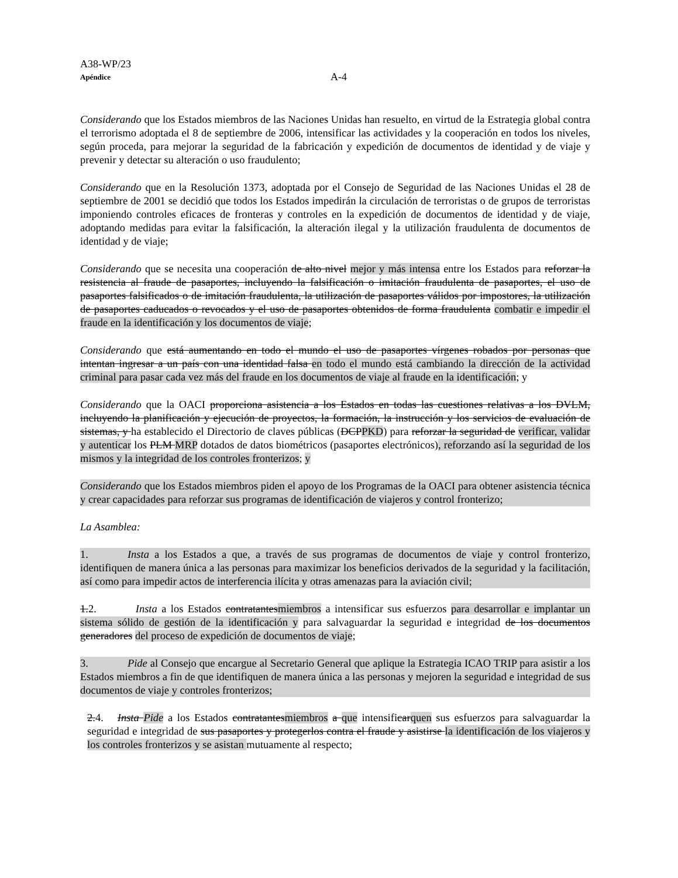A38-WP/23
Apéndice A-4
Considerando que los Estados miembros de las Naciones Unidas han resuelto, en virtud de la Estrategia global contra el terrorismo adoptada el 8 de septiembre de 2006, intensificar las actividades y la cooperación en todos los niveles, según proceda, para mejorar la seguridad de la fabricación y expedición de documentos de identidad y de viaje y prevenir y detectar su alteración o uso fraudulento;
Considerando que en la Resolución 1373, adoptada por el Consejo de Seguridad de las Naciones Unidas el 28 de septiembre de 2001 se decidió que todos los Estados impedirán la circulación de terroristas o de grupos de terroristas imponiendo controles eficaces de fronteras y controles en la expedición de documentos de identidad y de viaje, adoptando medidas para evitar la falsificación, la alteración ilegal y la utilización fraudulenta de documentos de identidad y de viaje;
Considerando que se necesita una cooperación de alto nivel mejor y más intensa entre los Estados para reforzar la resistencia al fraude de pasaportes, incluyendo la falsificación o imitación fraudulenta de pasaportes, el uso de pasaportes falsificados o de imitación fraudulenta, la utilización de pasaportes válidos por impostores, la utilización de pasaportes caducados o revocados y el uso de pasaportes obtenidos de forma fraudulenta combatir e impedir el fraude en la identificación y los documentos de viaje;
Considerando que está aumentando en todo el mundo el uso de pasaportes vírgenes robados por personas que intentan ingresar a un país con una identidad falsa en todo el mundo está cambiando la dirección de la actividad criminal para pasar cada vez más del fraude en los documentos de viaje al fraude en la identificación; y
Considerando que la OACI proporciona asistencia a los Estados en todas las cuestiones relativas a los DVLM, incluyendo la planificación y ejecución de proyectos, la formación, la instrucción y los servicios de evaluación de sistemas, y ha establecido el Directorio de claves públicas (DCPPKD) para reforzar la seguridad de verificar, validar y autenticar los PLM MRP dotados de datos biométricos (pasaportes electrónicos), reforzando así la seguridad de los mismos y la integridad de los controles fronterizos; y
Considerando que los Estados miembros piden el apoyo de los Programas de la OACI para obtener asistencia técnica y crear capacidades para reforzar sus programas de identificación de viajeros y control fronterizo;
La Asamblea:
1. Insta a los Estados a que, a través de sus programas de documentos de viaje y control fronterizo, identifiquen de manera única a las personas para maximizar los beneficios derivados de la seguridad y la facilitación, así como para impedir actos de interferencia ilícita y otras amenazas para la aviación civil;
1.2. Insta a los Estados contratantesmiembros a intensificar sus esfuerzos para desarrollar e implantar un sistema sólido de gestión de la identificación y para salvaguardar la seguridad e integridad de los documentos generadores del proceso de expedición de documentos de viaje;
3. Pide al Consejo que encargue al Secretario General que aplique la Estrategia ICAO TRIP para asistir a los Estados miembros a fin de que identifiquen de manera única a las personas y mejoren la seguridad e integridad de sus documentos de viaje y controles fronterizos;
2.4. Insta Pide a los Estados contratantesmiembros a que intensificarquen sus esfuerzos para salvaguardar la seguridad e integridad de sus pasaportes y protegerlos contra el fraude y asistirse la identificación de los viajeros y los controles fronterizos y se asistan mutuamente al respecto;